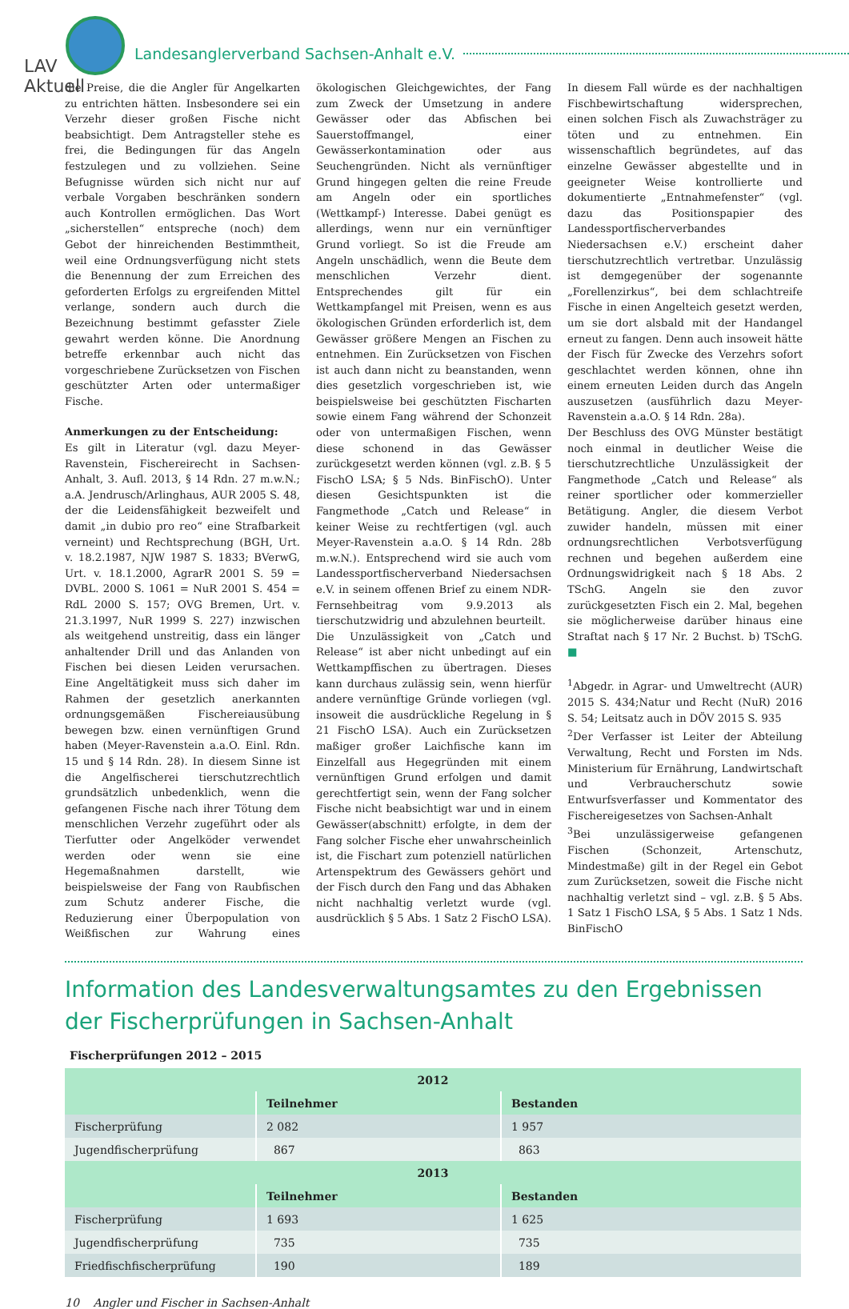LAV Aktuell
Landesanglerverband Sachsen-Anhalt e.V.
die Preise, die die Angler für Angelkarten zu entrichten hätten. Insbesondere sei ein Verzehr dieser großen Fische nicht beabsichtigt. Dem Antragsteller stehe es frei, die Bedingungen für das Angeln festzulegen und zu vollziehen. Seine Befugnisse würden sich nicht nur auf verbale Vorgaben beschränken sondern auch Kontrollen ermöglichen. Das Wort „sicherstellen“ entspreche (noch) dem Gebot der hinreichenden Bestimmtheit, weil eine Ordnungsverfügung nicht stets die Benennung der zum Erreichen des geforderten Erfolgs zu ergreifenden Mittel verlange, sondern auch durch die Bezeichnung bestimmt gefasster Ziele gewahrt werden könne. Die Anordnung betreffe erkennbar auch nicht das vorgeschriebene Zurücksetzen von Fischen geschützter Arten oder untermaßiger Fische.
Anmerkungen zu der Entscheidung:
Es gilt in Literatur (vgl. dazu Meyer-Ravenstein, Fischereirecht in Sachsen-Anhalt, 3. Aufl. 2013, § 14 Rdn. 27 m.w.N.; a.A. Jendrusch/Arlinghaus, AUR 2005 S. 48, der die Leidensfähigkeit bezweifelt und damit „in dubio pro reo“ eine Strafbarkeit verneint) und Rechtsprechung (BGH, Urt. v. 18.2.1987, NJW 1987 S. 1833; BVerwG, Urt. v. 18.1.2000, AgrarR 2001 S. 59 = DVBL. 2000 S. 1061 = NuR 2001 S. 454 = RdL 2000 S. 157; OVG Bremen, Urt. v. 21.3.1997, NuR 1999 S. 227) inzwischen als weitgehend unstreitig, dass ein länger anhaltender Drill und das Anlanden von Fischen bei diesen Leiden verursachen. Eine Angeltätigkeit muss sich daher im Rahmen der gesetzlich anerkannten ordnungsgemäßen Fischereiausübung bewegen bzw. einen vernünftigen Grund haben (Meyer-Ravenstein a.a.O. Einl. Rdn. 15 und § 14 Rdn. 28). In diesem Sinne ist die Angelfischerei tierschutzrechtlich grundsätzlich unbedenklich, wenn die gefangenen Fische nach ihrer Tötung dem menschlichen Verzehr zugeführt oder als Tierfutter oder Angelköder verwendet werden oder wenn sie eine Hegemaßnahmen darstellt, wie beispielsweise der Fang von Raubfischen zum Schutz anderer Fische, die Reduzierung einer Überpopulation von Weißfischen zur Wahrung eines ökologischen Gleichgewichtes, der Fang zum Zweck der Umsetzung in andere Gewässer oder das Abfischen bei Sauerstoffmangel, einer Gewässerkontamination oder aus Seuchengründen. Nicht als vernünftiger Grund hingegen gelten die reine Freude am Angeln oder ein sportliches (Wettkampf-) Interesse. Dabei genügt es allerdings, wenn nur ein vernünftiger Grund vorliegt. So ist die Freude am Angeln unschädlich, wenn die Beute dem menschlichen Verzehr dient. Entsprechendes gilt für ein Wettkampfangel mit Preisen, wenn es aus ökologischen Gründen erforderlich ist, dem Gewässer größere Mengen an Fischen zu entnehmen. Ein Zurücksetzen von Fischen ist auch dann nicht zu beanstanden, wenn dies gesetzlich vorgeschrieben ist, wie beispielsweise bei geschützten Fischarten sowie einem Fang während der Schonzeit oder von untermaßigen Fischen, wenn diese schonend in das Gewässer zurückgesetzt werden können (vgl. z.B. § 5 FischO LSA; § 5 Nds. BinFischO). Unter diesen Gesichtspunkten ist die Fangmethode „Catch und Release“ in keiner Weise zu rechtfertigen (vgl. auch Meyer-Ravenstein a.a.O. § 14 Rdn. 28b m.w.N.). Entsprechend wird sie auch vom Landessportfischerverband Niedersachsen e.V. in seinem offenen Brief zu einem NDR-Fernsehbeitrag vom 9.9.2013 als tierschutzwidrig und abzulehnen beurteilt.
Die Unzulässigkeit von „Catch und Release“ ist aber nicht unbedingt auf ein Wettkampffischen zu übertragen. Dieses kann durchaus zulässig sein, wenn hierfür andere vernünftige Gründe vorliegen (vgl. insoweit die ausdrückliche Regelung in § 21 FischO LSA). Auch ein Zurücksetzen maßiger großer Laichfische kann im Einzelfall aus Hegegründen mit einem vernünftigen Grund erfolgen und damit gerechtfertigt sein, wenn der Fang solcher Fische nicht beabsichtigt war und in einem Gewässer(abschnitt) erfolgte, in dem der Fang solcher Fische eher unwahrscheinlich ist, die Fischart zum potenziell natürlichen Artenspektrum des Gewässers gehört und der Fisch durch den Fang und das Abhaken nicht nachhaltig verletzt wurde (vgl. ausdrücklich § 5 Abs. 1 Satz 2 FischO LSA). In diesem Fall würde es der nachhaltigen Fischbewirtschaftung widersprechen, einen solchen Fisch als Zuwachsträger zu töten und zu entnehmen. Ein wissenschaftlich begründetes, auf das einzelne Gewässer abgestellte und in geeigneter Weise kontrollierte und dokumentierte „Entnahmefenster“ (vgl. dazu das Positionspapier des Landessportfischerverbandes Niedersachsen e.V.) erscheint daher tierschutzrechtlich vertretbar. Unzulässig ist demgegenüber der sogenannte „Forellenzirkus“, bei dem schlachtreife Fische in einen Angelteich gesetzt werden, um sie dort alsbald mit der Handangel erneut zu fangen. Denn auch insoweit hätte der Fisch für Zwecke des Verzehrs sofort geschlachtet werden können, ohne ihn einem erneuten Leiden durch das Angeln auszusetzen (ausführlich dazu Meyer-Ravenstein a.a.O. § 14 Rdn. 28a).
Der Beschluss des OVG Münster bestätigt noch einmal in deutlicher Weise die tierschutzrechtliche Unzulässigkeit der Fangmethode „Catch und Release“ als reiner sportlicher oder kommerzieller Betätigung. Angler, die diesem Verbot zuwider handeln, müssen mit einer ordnungsrechtlichen Verbotsverfügung rechnen und begehen außerdem eine Ordnungswidrigkeit nach § 18 Abs. 2 TSchG. Angeln sie den zuvor zurückgesetzten Fisch ein 2. Mal, begehen sie möglicherweise darüber hinaus eine Straftat nach § 17 Nr. 2 Buchst. b) TSchG. ■
<sup>1</sup> Abgedr. in Agrar- und Umweltrecht (AUR) 2015 S. 434;Natur und Recht (NuR) 2016 S. 54; Leitsatz auch in DÖV 2015 S. 935
<sup>2</sup> Der Verfasser ist Leiter der Abteilung Verwaltung, Recht und Forsten im Nds. Ministerium für Ernährung, Landwirtschaft und Verbraucherschutz sowie Entwurfsverfasser und Kommentator des Fischereigesetzes von Sachsen-Anhalt
<sup>3</sup> Bei unzulässigerweise gefangenen Fischen (Schonzeit, Artenschutz, Mindestmaße) gilt in der Regel ein Gebot zum Zurücksetzen, soweit die Fische nicht nachhaltig verletzt sind – vgl. z.B. § 5 Abs. 1 Satz 1 FischO LSA, § 5 Abs. 1 Satz 1 Nds. BinFischO
Information des Landesverwaltungsamtes zu den Ergebnissen der Fischerprüfungen in Sachsen-Anhalt
Fischerprüfungen 2012 – 2015
| 2012 | | |
| --- | --- | --- |
| | Teilnehmer | Bestanden |
| Fischerprüfung | 2 082 | 1 957 |
| Jugendfischerprüfung | 867 | 863 |
| 2013 | | |
| | Teilnehmer | Bestanden |
| Fischerprüfung | 1 693 | 1 625 |
| Jugendfischerprüfung | 735 | 735 |
| Friedfischfischerprüfung | 190 | 189 |
10 Angler und Fischer in Sachsen-Anhalt